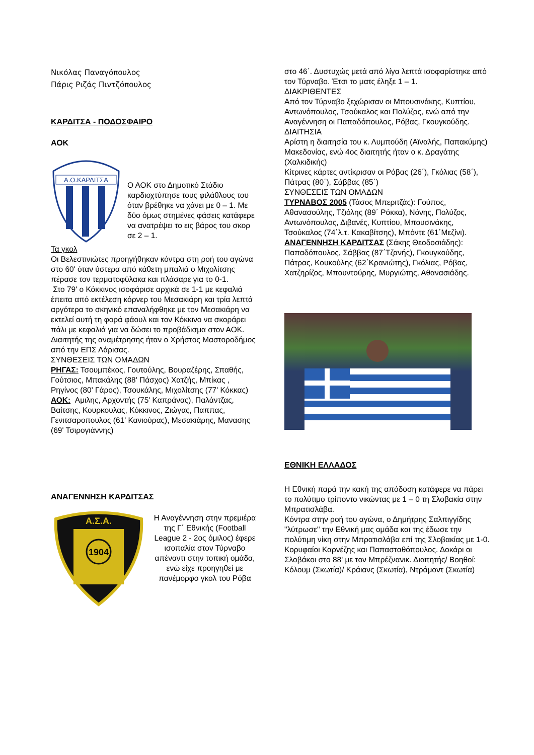Νικόλας Παναγόπουλος
Πάρις Ριζάς Πιντζόπουλος
ΚΑΡΔΙΤΣΑ - ΠΟΔΟΣΦΑΙΡΟ
ΑΟΚ
Α.Ο.ΚΑΡΔΙΤΣΑ
Ο ΑΟΚ στο Δημοτικό Στάδιο καρδιοχτύπησε τους φιλάθλους του όταν βρέθηκε να χάνει με 0 – 1. Με δύο όμως στημένες φάσεις κατάφερε να ανατρέψει το εις βάρος του σκορ σε 2 – 1.
Τα γκολ
Οι Βελεστινιώτες προηγήθηκαν κόντρα στη ροή του αγώνα στο 60' όταν ύστερα από κάθετη μπαλιά ο Μιχολίτσης πέρασε τον τερματοφύλακα και πλάσαρε για το 0-1.
Στο 79' ο Κόκκινος ισοφάρισε αρχικά σε 1-1 με κεφαλιά έπειτα από εκτέλεση κόρνερ του Μεσακιάρη και τρία λεπτά αργότερα το σκηνικό επαναλήφθηκε με τον Μεσακιάρη να εκτελεί αυτή τη φορά φάουλ και τον Κόκκινο να σκοράρει πάλι με κεφαλιά για να δώσει το προβάδισμα στον ΑΟΚ.
Διαιτητής της αναμέτρησης ήταν ο Χρήστος Μαστοροδήμος από την ΕΠΣ Λάρισας.
ΣΥΝΘΕΣΕΙΣ ΤΩΝ ΟΜΑΔΩΝ
ΡΗΓΑΣ: Τσουμπέκος, Γουτούλης, Βουραζέρης, Σπαθής, Γούτσιος, Μπακάλης (88' Πάσχος) Χατζής, Μπίκας , Ρηγίνος (80' Γάρος), Τσουκάλης, Μιχολίτσης (77' Κόκκας)
ΑΟΚ: Αμιλης, Αρχοντής (75' Καπράνας), Παλάντζας, Βαίτσης, Κουρκουλας, Κόκκινος, Ζιώγας, Παππας, Γενιτσαροπουλος (61' Κανιούρας), Μεσακιάρης, Μανασης (69' Τσιρογιάννης)
ΑΝΑΓΕΝΝΗΣΗ ΚΑΡΔΙΤΣΑΣ
Α.Σ.Α.
1904
Η Αναγέννηση στην πρεμιέρα της Γ΄ Εθνικής (Football League 2 - 2ος όμιλος) έφερε ισοπαλία στον Τύρναβο απέναντι στην τοπική ομάδα, ενώ είχε προηγηθεί με πανέμορφο γκολ του Ρόβα
στο 46΄. Δυστυχώς μετά από λίγα λεπτά ισοφαρίστηκε από τον Τύρναβο. Έτσι το ματς έληξε 1 – 1.
ΔΙΑΚΡΙΘΕΝΤΕΣ
Από τον Τύρναβο ξεχώρισαν οι Μπουσινάκης, Κυπτίου, Αντωνόπουλος, Τσούκαλος και Πολύζος, ενώ από την Αναγέννηση οι Παπαδόπουλος, Ρόβας, Γκουγκούδης.
ΔΙΑΙΤΗΣΙΑ
Αρίστη η διαιτησία του κ. Λυμπούδη (Αϊναλής, Παπακύμης) Μακεδονίας, ενώ 4ος διαιτητής ήταν ο κ. Δραγάτης (Χαλκιδικής)
Κίτρινες κάρτες αντίκρισαν οι Ρόβας (26΄), Γκόλιας (58΄), Πάτρας (80΄), Σάββας (85΄)
ΣΥΝΘΕΣΕΙΣ ΤΩΝ ΟΜΑΔΩΝ
ΤΥΡΝΑΒΟΣ 2005 (Τάσος Μπεριτζάς): Γούπος, Αθανασούλης, Τζιόλης (89΄ Ρόκκα), Νόνης, Πολύζος, Αντωνόπουλος, Διβανές, Κυπτίου, Μπουσινάκης, Τσούκαλος (74΄λ.τ. Κακαβίτσης), Μπόντε (61΄Μεζίνι).
ΑΝΑΓΕΝΝΗΣΗ ΚΑΡΔΙΤΣΑΣ (Σάκης Θεοδοσιάδης): Παπαδόπουλος, Σάββας (87΄Τζανής), Γκουγκούδης, Πάτρας, Κουκούλης (62΄Κρανιώτης), Γκόλιας, Ρόβας, Χατζηρίζος, Μπουντούρης, Μυργιώτης, Αθανασιάδης.
ΕΘΝΙΚΗ ΕΛΛΑΔΟΣ
Η Εθνική παρά την κακή της απόδοση κατάφερε να πάρει το πολύτιμο τρίποντο νικώντας με 1 – 0 τη Σλοβακία στην Μπρατισλάβα.
Κόντρα στην ροή του αγώνα, ο Δημήτρης Σαλπιγγίδης "λύτρωσε" την Εθνική μας ομάδα και της έδωσε την πολύτιμη νίκη στην Μπρατισλάβα επί της Σλοβακίας με 1-0.
Κορυφαίοι Καρνέζης και Παπασταθόπουλος. Δοκάρι οι Σλοβάκοι στο 88' με τον Μπρέζνανικ. Διαιτητής/ Βοηθοί: Κόλουμ (Σκωτία)/ Κράιανς (Σκωτία), Ντράμοντ (Σκωτία)